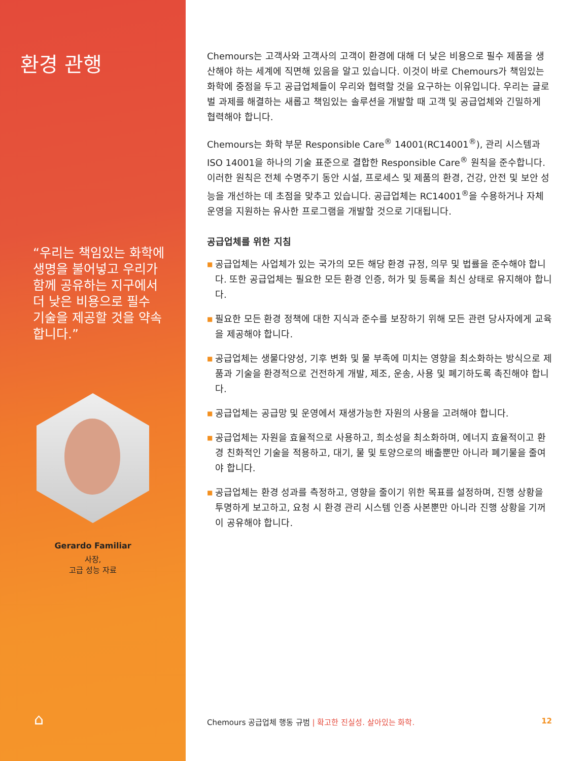환경 관행
“우리는 책임있는 화학에 생명을 불어넣고 우리가 함께 공유하는 지구에서 더 낮은 비용으로 필수 기술을 제공할 것을 약속합니다.”
Gerardo Familiar
사장,
고급 성능 자료
⌂
Chemours는 고객사와 고객사의 고객이 환경에 대해 더 낮은 비용으로 필수 제품을 생산해야 하는 세계에 직면해 있음을 알고 있습니다. 이것이 바로 Chemours가 책임있는 화학에 중점을 두고 공급업체들이 우리와 협력할 것을 요구하는 이유입니다. 우리는 글로벌 과제를 해결하는 새롭고 책임있는 솔루션을 개발할 때 고객 및 공급업체와 긴밀하게 협력해야 합니다.
Chemours는 화학 부문 Responsible Care<sup>®</sup> 14001(RC14001<sup>®</sup>), 관리 시스템과 ISO 14001을 하나의 기술 표준으로 결합한 Responsible Care<sup>®</sup> 원칙을 준수합니다. 이러한 원칙은 전체 수명주기 동안 시설, 프로세스 및 제품의 환경, 건강, 안전 및 보안 성능을 개선하는 데 초점을 맞추고 있습니다. 공급업체는 RC14001<sup>®</sup>을 수용하거나 자체 운영을 지원하는 유사한 프로그램을 개발할 것으로 기대됩니다.
공급업체를 위한 지침
■ 공급업체는 사업체가 있는 국가의 모든 해당 환경 규정, 의무 및 법률을 준수해야 합니다. 또한 공급업체는 필요한 모든 환경 인증, 허가 및 등록을 최신 상태로 유지해야 합니다.
■ 필요한 모든 환경 정책에 대한 지식과 준수를 보장하기 위해 모든 관련 당사자에게 교육을 제공해야 합니다.
■ 공급업체는 생물다양성, 기후 변화 및 물 부족에 미치는 영향을 최소화하는 방식으로 제품과 기술을 환경적으로 건전하게 개발, 제조, 운송, 사용 및 폐기하도록 촉진해야 합니다.
■ 공급업체는 공급망 및 운영에서 재생가능한 자원의 사용을 고려해야 합니다.
■ 공급업체는 자원을 효율적으로 사용하고, 희소성을 최소화하며, 에너지 효율적이고 환경 친화적인 기술을 적용하고, 대기, 물 및 토양으로의 배출뿐만 아니라 폐기물을 줄여야 합니다.
■ 공급업체는 환경 성과를 측정하고, 영향을 줄이기 위한 목표를 설정하며, 진행 상황을 투명하게 보고하고, 요청 시 환경 관리 시스템 인증 사본뿐만 아니라 진행 상황을 기꺼이 공유해야 합니다.
Chemours 공급업체 행동 규범 | 확고한 진실성. 살아있는 화학.
12